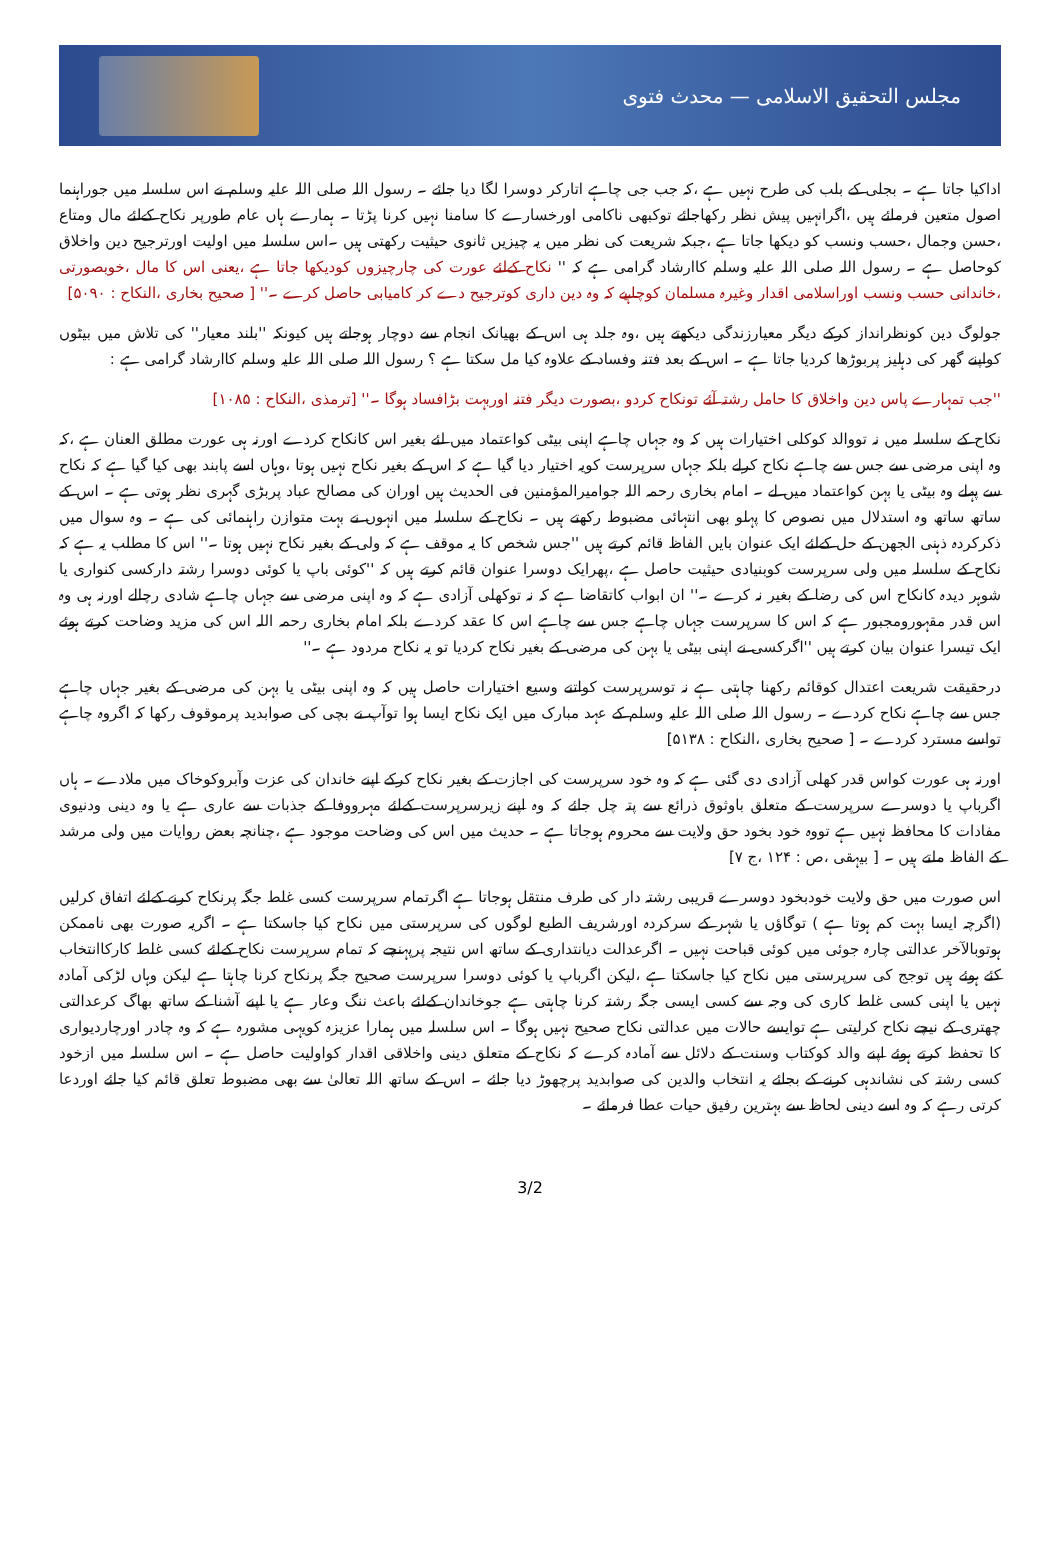مجلس التحقیق الاسلامی — محدث فتوی
اداکیا جاتا ہے ۔ بجلی کے بلب کی طرح نہیں ہے ،کہ جب جی چاہے اتارکر دوسرا لگا دیا جائے ۔ رسول اللہ صلی اللہ علیہ وسلم نے اس سلسلہ میں جوراہنما اصول متعین فرمائے ہیں ،اگرانہیں پیش نظر رکھاجائے توکبھی ناکامی اورخسارے کا سامنا نہیں کرنا پڑتا ۔ ہمارے ہاں عام طورپر نکاح کےلئے مال ومتاع ،حسن وجمال ،حسب ونسب کو دیکھا جاتا ہے ،جبکہ شریعت کی نظر میں یہ چیزیں ثانوی حیثیت رکھتی ہیں ۔اس سلسلہ میں اولیت اورترجیح دین واخلاق کوحاصل ہے ۔ رسول اللہ صلی اللہ علیہ وسلم کاارشاد گرامی ہے کہ '' نکاح کےلئے عورت کی چارچیزوں کودیکھا جاتا ہے ،یعنی اس کا مال ،خوبصورتی ،خاندانی حسب ونسب اوراسلامی اقدار وغیرہ مسلمان کوچاہیے کہ وہ دین داری کوترجیح دے کر کامیابی حاصل کرے ۔'' [ صحیح بخاری ،النکاح : ۵۰۹۰]
جولوگ دین کونظرانداز کرکے دیگر معیارزندگی دیکھتے ہیں ،وہ جلد ہی اس کے بھیانک انجام سے دوچار ہوجاتے ہیں کیونکہ ''بلند معیار'' کی تلاش میں بیٹوں کواپنے گھر کی دہلیز پربوڑھا کردیا جاتا ہے ۔ اس کے بعد فتنہ وفساد کے علاوہ کیا مل سکتا ہے ؟ رسول اللہ صلی اللہ علیہ وسلم کاارشاد گرامی ہے :
''جب تمہارے پاس دین واخلاق کا حامل رشتہ آئے تونکاح کردو ،بصورت دیگر فتنہ اوربہت بڑافساد ہوگا ۔'' [ترمذی ،النکاح : ۱۰۸۵]
نکاح کے سلسلہ میں نہ تووالد کوکلی اختیارات ہیں کہ وہ جہاں چاہے اپنی بیٹی کواعتماد میں لئے بغیر اس کانکاح کردے اورنہ ہی عورت مطلق العنان ہے ،کہ وہ اپنی مرضی سے جس سے چاہے نکاح کرلے بلکہ جہاں سرپرست کویہ اختیار دیا گیا ہے کہ اس کے بغیر نکاح نہیں ہوتا ،وہاں اسے پابند بھی کیا گیا ہے کہ نکاح سے پہلے وہ بیٹی یا بہن کواعتماد میں لے ۔ امام بخاری رحمہ اللہ جوامیرالمؤمنین فی الحدیث ہیں اوران کی مصالح عباد پربڑی گہری نظر ہوتی ہے ۔ اس کے ساتھ ساتھ وہ استدلال میں نصوص کا پہلو بھی انتہائی مضبوط رکھتے ہیں ۔ نکاح کے سلسلہ میں انہوں نے بہت متوازن راہنمائی کی ہے ۔ وہ سوال میں ذکرکردہ ذہنی الجھن کے حل کےلئے ایک عنوان بایں الفاظ قائم کرتے ہیں ''جس شخص کا یہ موقف ہے کہ ولی کے بغیر نکاح نہیں ہوتا ۔'' اس کا مطلب یہ ہے کہ نکاح کے سلسلہ میں ولی سرپرست کوبنیادی حیثیت حاصل ہے ،پھرایک دوسرا عنوان قائم کرتے ہیں کہ ''کوئی باپ یا کوئی دوسرا رشتہ دارکسی کنواری یا شوہر دیدہ کانکاح اس کی رضا کے بغیر نہ کرے ۔'' ان ابواب کاتقاضا ہے کہ نہ توکھلی آزادی ہے کہ وہ اپنی مرضی سے جہاں چاہے شادی رچالے اورنہ ہی وہ اس قدر مقہورومجبور ہے کہ اس کا سرپرست جہاں چاہے جس سے چاہے اس کا عقد کردے بلکہ امام بخاری رحمہ اللہ اس کی مزید وضاحت کرتے ہوئے ایک تیسرا عنوان بیان کرتے ہیں ''اگرکسی نے اپنی بیٹی یا بہن کی مرضی کے بغیر نکاح کردیا تو یہ نکاح مردود ہے ۔''
درحقیقت شریعت اعتدال کوقائم رکھنا چاہتی ہے نہ توسرپرست کواتنے وسیع اختیارات حاصل ہیں کہ وہ اپنی بیٹی یا بہن کی مرضی کے بغیر جہاں چاہے جس سے چاہے نکاح کردے ۔ رسول اللہ صلی اللہ علیہ وسلم کے عہد مبارک میں ایک نکاح ایسا ہوا توآپ نے بچی کی صوابدید پرموقوف رکھا کہ اگروہ چاہے تواسے مسترد کردے ۔ [ صحیح بخاری ،النکاح : ۵۱۳۸]
اورنہ ہی عورت کواس قدر کھلی آزادی دی گئی ہے کہ وہ خود سرپرست کی اجازت کے بغیر نکاح کرکے اپنے خاندان کی عزت وآبروکوخاک میں ملادے ۔ ہاں اگرباپ یا دوسرے سرپرست کے متعلق باوثوق ذرائع سے پتہ چل جائے کہ وہ اپنے زیرسرپرست کےلئے مہرووفا کے جذبات سے عاری ہے یا وہ دینی ودنیوی مفادات کا محافظ نہیں ہے تووہ خود بخود حق ولایت سے محروم ہوجاتا ہے ۔ حدیث میں اس کی وضاحت موجود ہے ،چنانچہ بعض روایات میں ولی مرشد کے الفاظ ملتے ہیں ۔ [ بیہقی ،ص : ۱۲۴ ،ج ۷]
اس صورت میں حق ولایت خودبخود دوسرے قریبی رشتہ دار کی طرف منتقل ہوجاتا ہے اگرتمام سرپرست کسی غلط جگہ پرنکاح کرنے کےلئے اتفاق کرلیں (اگرچہ ایسا بہت کم ہوتا ہے ) توگاؤں یا شہر کے سرکردہ اورشریف الطبع لوگوں کی سرپرستی میں نکاح کیا جاسکتا ہے ۔ اگریہ صورت بھی ناممکن ہوتوبالآخر عدالتی چارہ جوئی میں کوئی قباحت نہیں ۔ اگرعدالت دیانتداری کے ساتھ اس نتیجہ پرپہنچے کہ تمام سرپرست نکاح کےلئے کسی غلط کارکاانتخاب کئے ہوئے ہیں توجج کی سرپرستی میں نکاح کیا جاسکتا ہے ،لیکن اگرباپ یا کوئی دوسرا سرپرست صحیح جگہ پرنکاح کرنا چاہتا ہے لیکن وہاں لڑکی آمادہ نہیں یا اپنی کسی غلط کاری کی وجہ سے کسی ایسی جگہ رشتہ کرنا چاہتی ہے جوخاندان کےلئے باعث ننگ وعار ہے یا اپنے آشنا کے ساتھ بھاگ کرعدالتی چھتری کے نیچے نکاح کرلیتی ہے توایسے حالات میں عدالتی نکاح صحیح نہیں ہوگا ۔ اس سلسلہ میں ہمارا عزیزہ کویہی مشورہ ہے کہ وہ چادر اورچاردیواری کا تحفظ کرتے ہوئے اپنے والد کوکتاب وسنت کے دلائل سے آمادہ کرے کہ نکاح کے متعلق دینی واخلاقی اقدار کواولیت حاصل ہے ۔ اس سلسلہ میں ازخود کسی رشتہ کی نشاندہی کرنے کے بجائے یہ انتخاب والدین کی صوابدید پرچھوڑ دیا جائے ۔ اس کے ساتھ اللہ تعالیٰ سے بھی مضبوط تعلق قائم کیا جائے اوردعا کرتی رہے کہ وہ اسے دینی لحاظ سے بہترین رفیق حیات عطا فرمائے ۔
3/2